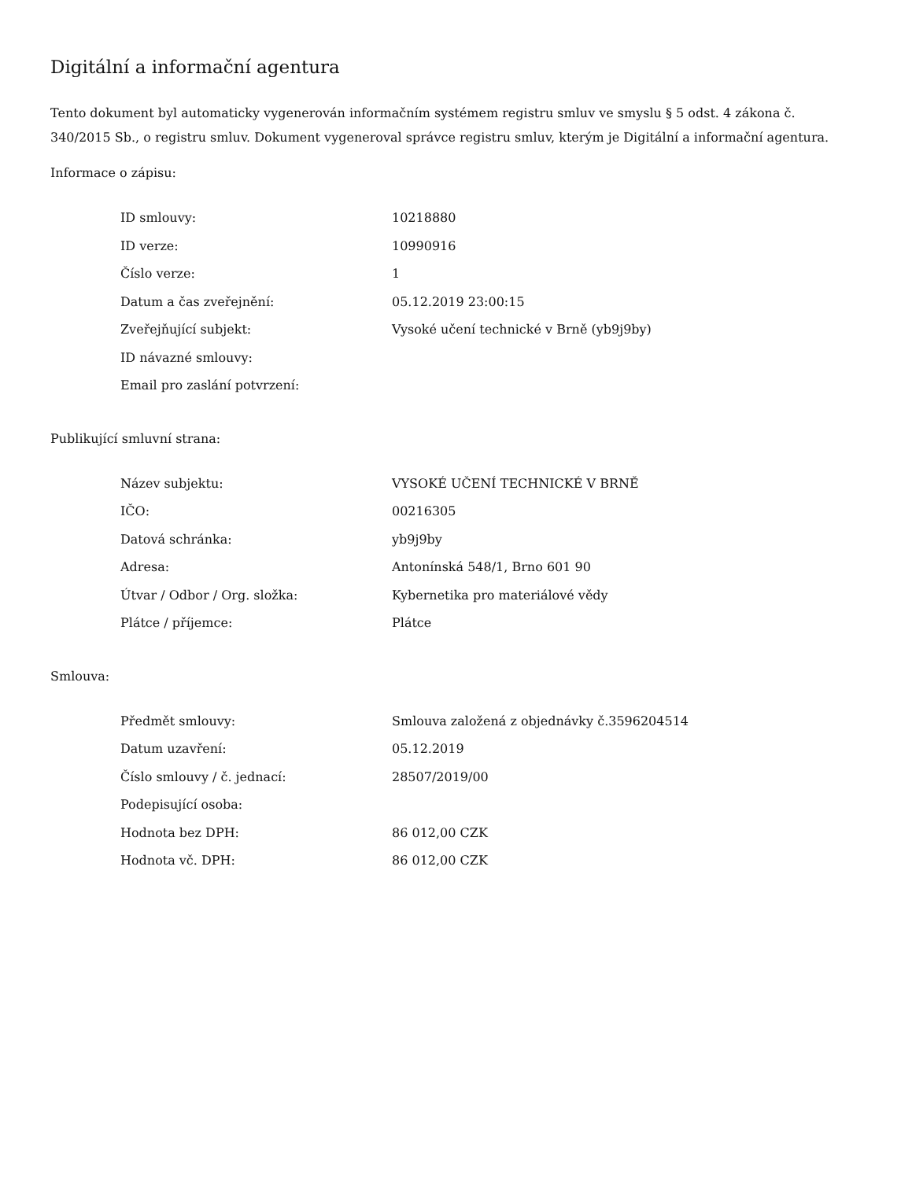Digitální a informační agentura
Tento dokument byl automaticky vygenerován informačním systémem registru smluv ve smyslu § 5 odst. 4 zákona č. 340/2015 Sb., o registru smluv. Dokument vygeneroval správce registru smluv, kterým je Digitální a informační agentura.
Informace o zápisu:
| ID smlouvy: | 10218880 |
| ID verze: | 10990916 |
| Číslo verze: | 1 |
| Datum a čas zveřejnění: | 05.12.2019 23:00:15 |
| Zveřejňující subjekt: | Vysoké učení technické v Brně (yb9j9by) |
| ID návazné smlouvy: | |
| Email pro zaslání potvrzení: | |
Publikující smluvní strana:
| Název subjektu: | VYSOKÉ UČENÍ TECHNICKÉ V BRNĚ |
| IČO: | 00216305 |
| Datová schránka: | yb9j9by |
| Adresa: | Antonínská 548/1, Brno 601 90 |
| Útvar / Odbor / Org. složka: | Kybernetika pro materiálové vědy |
| Plátce / příjemce: | Plátce |
Smlouva:
| Předmět smlouvy: | Smlouva založená z objednávky č.3596204514 |
| Datum uzavření: | 05.12.2019 |
| Číslo smlouvy / č. jednací: | 28507/2019/00 |
| Podepisující osoba: | |
| Hodnota bez DPH: | 86 012,00 CZK |
| Hodnota vč. DPH: | 86 012,00 CZK |